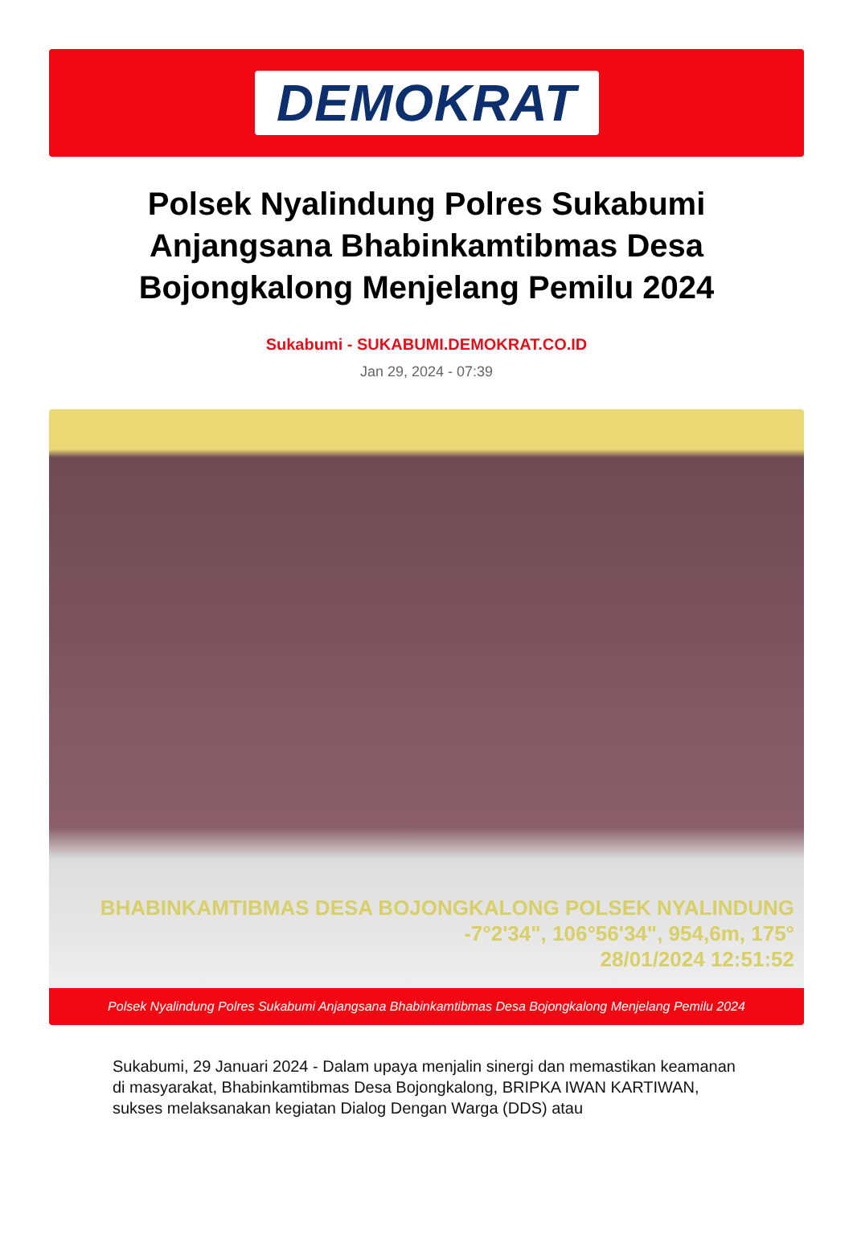DEMOKRAT
Polsek Nyalindung Polres Sukabumi Anjangsana Bhabinkamtibmas Desa Bojongkalong Menjelang Pemilu 2024
Sukabumi - SUKABUMI.DEMOKRAT.CO.ID
Jan 29, 2024 - 07:39
BHABINKAMTIBMAS DESA BOJONGKALONG POLSEK NYALINDUNG
-7°2'34", 106°56'34", 954,6m, 175°
28/01/2024 12:51:52
Polsek Nyalindung Polres Sukabumi Anjangsana Bhabinkamtibmas Desa Bojongkalong Menjelang Pemilu 2024
Sukabumi, 29 Januari 2024 - Dalam upaya menjalin sinergi dan memastikan keamanan di masyarakat, Bhabinkamtibmas Desa Bojongkalong, BRIPKA IWAN KARTIWAN, sukses melaksanakan kegiatan Dialog Dengan Warga (DDS) atau